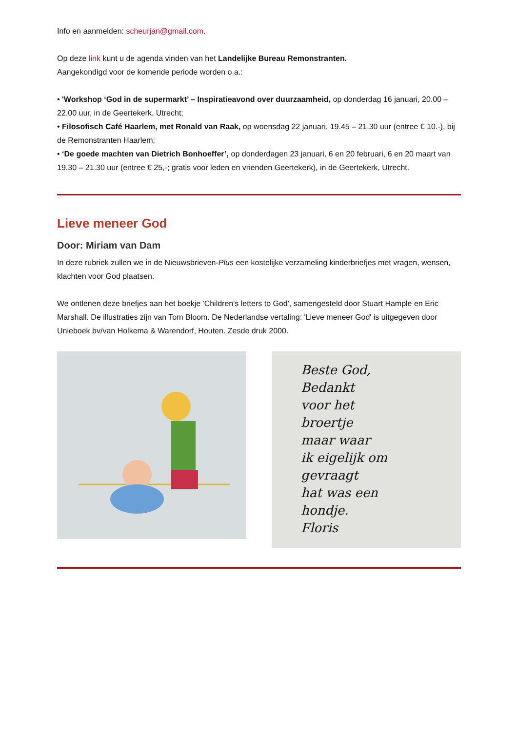Info en aanmelden: scheurjan@gmail.com.
Op deze link kunt u de agenda vinden van het Landelijke Bureau Remonstranten.
Aangekondigd voor de komende periode worden o.a.:
• 'Workshop ‘God in de supermarkt’ – Inspiratieavond over duurzaamheid, op donderdag 16 januari, 20.00 – 22.00 uur, in de Geertekerk, Utrecht;
• Filosofisch Café Haarlem, met Ronald van Raak, op woensdag 22 januari, 19.45 – 21.30 uur (entree € 10.-), bij de Remonstranten Haarlem;
• ‘De goede machten van Dietrich Bonhoeffer’, op donderdagen 23 januari, 6 en 20 februari, 6 en 20 maart van 19.30 – 21.30 uur (entree € 25,-; gratis voor leden en vrienden Geertekerk), in de Geertekerk, Utrecht.
Lieve meneer God
Door: Miriam van Dam
In deze rubriek zullen we in de Nieuwsbrieven-Plus een kostelijke verzameling kinderbriefjes met vragen, wensen, klachten voor God plaatsen.
We ontlenen deze briefjes aan het boekje 'Children's letters to God', samengesteld door Stuart Hample en Eric Marshall. De illustraties zijn van Tom Bloom. De Nederlandse vertaling: 'Lieve meneer God' is uitgegeven door Unieboek bv/van Holkema & Warendorf, Houten. Zesde druk 2000.
Beste God,
Bedankt
voor het
broertje
maar waar
ik eigelijk om
gevraagt
hat was een
hondje.
Floris